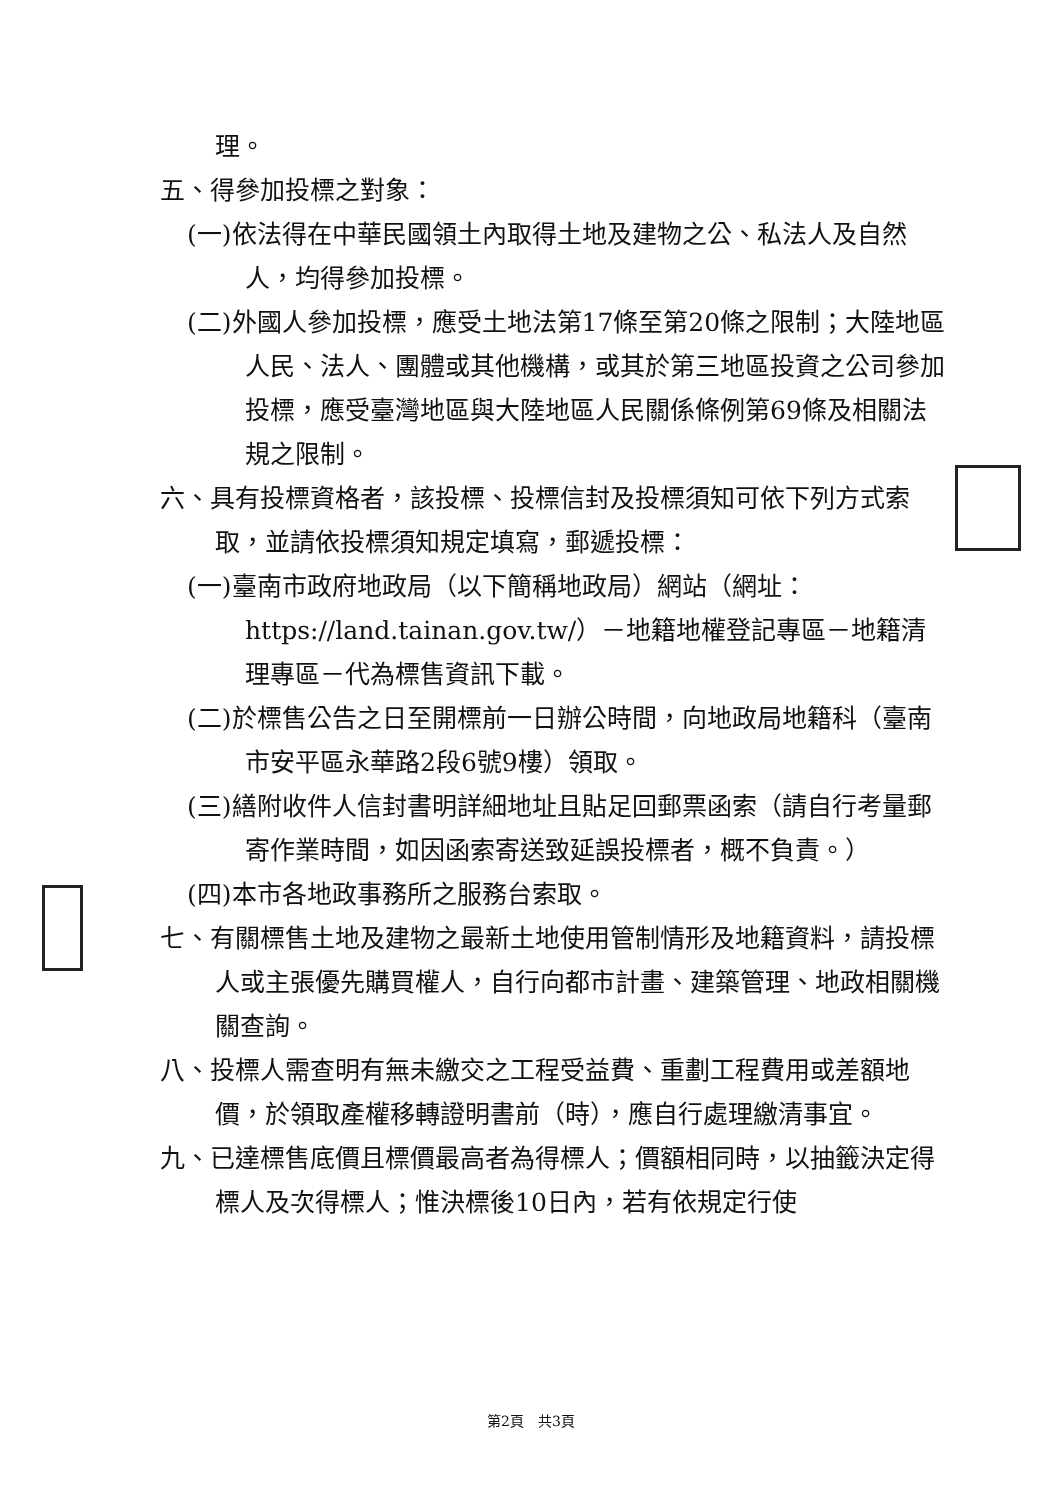理。
五、得參加投標之對象：
(一)依法得在中華民國領土內取得土地及建物之公、私法人及自然人，均得參加投標。
(二)外國人參加投標，應受土地法第17條至第20條之限制；大陸地區人民、法人、團體或其他機構，或其於第三地區投資之公司參加投標，應受臺灣地區與大陸地區人民關係條例第69條及相關法規之限制。
六、具有投標資格者，該投標、投標信封及投標須知可依下列方式索取，並請依投標須知規定填寫，郵遞投標：
(一)臺南市政府地政局（以下簡稱地政局）網站（網址：https://land.tainan.gov.tw/）－地籍地權登記專區－地籍清理專區－代為標售資訊下載。
(二)於標售公告之日至開標前一日辦公時間，向地政局地籍科（臺南市安平區永華路2段6號9樓）領取。
(三)繕附收件人信封書明詳細地址且貼足回郵票函索（請自行考量郵寄作業時間，如因函索寄送致延誤投標者，概不負責。）
(四)本市各地政事務所之服務台索取。
七、有關標售土地及建物之最新土地使用管制情形及地籍資料，請投標人或主張優先購買權人，自行向都市計畫、建築管理、地政相關機關查詢。
八、投標人需查明有無未繳交之工程受益費、重劃工程費用或差額地價，於領取產權移轉證明書前（時），應自行處理繳清事宜。
九、已達標售底價且標價最高者為得標人；價額相同時，以抽籤決定得標人及次得標人；惟決標後10日內，若有依規定行使
第2頁　共3頁